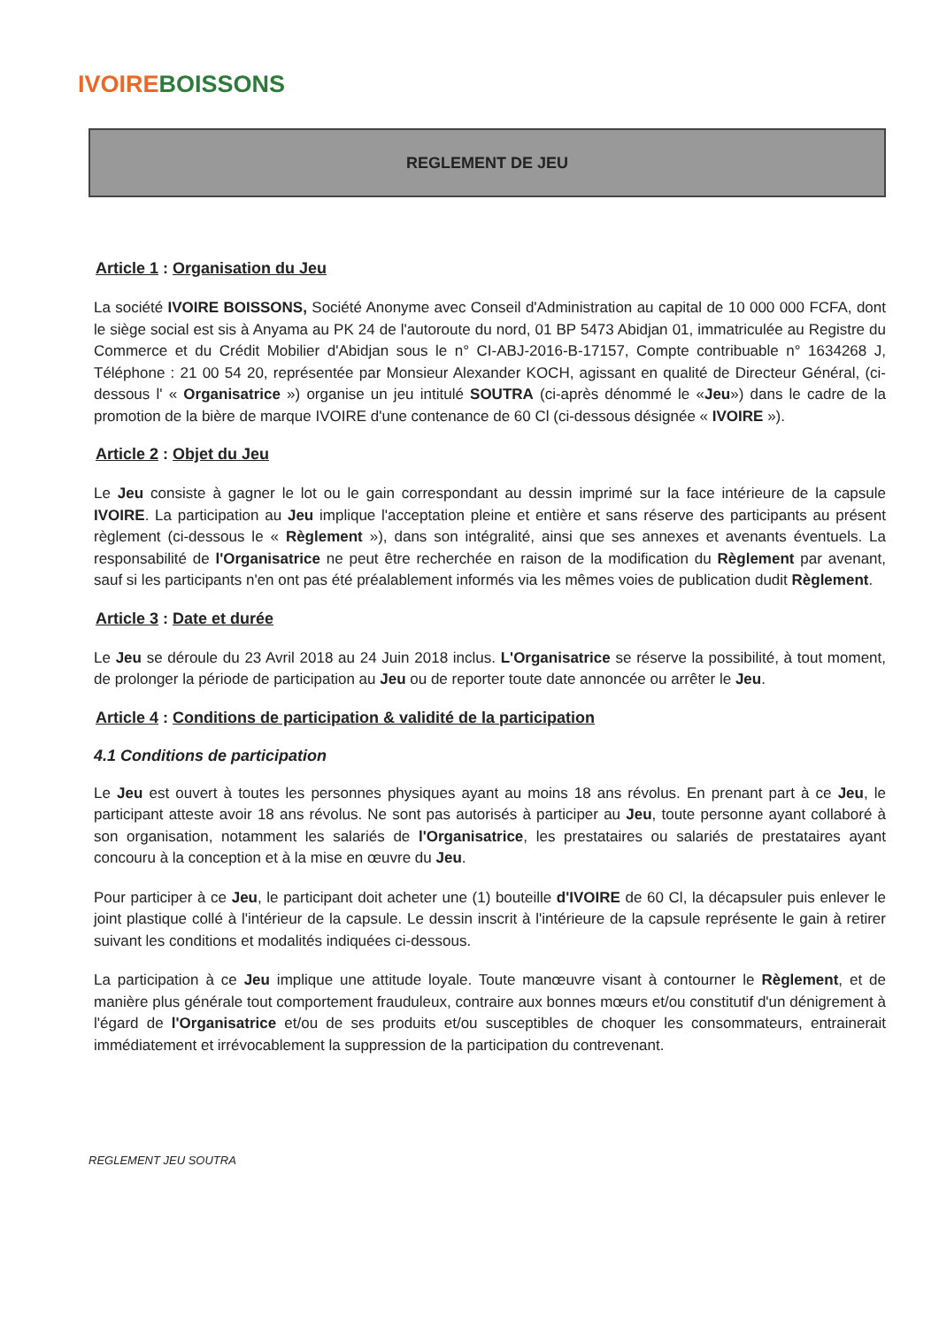IVOIRE BOISSONS
REGLEMENT DE JEU
Article 1 : Organisation du Jeu
La société IVOIRE BOISSONS, Société Anonyme avec Conseil d'Administration au capital de 10 000 000 FCFA, dont le siège social est sis à Anyama au PK 24 de l'autoroute du nord, 01 BP 5473 Abidjan 01, immatriculée au Registre du Commerce et du Crédit Mobilier d'Abidjan sous le n° CI-ABJ-2016-B-17157, Compte contribuable n° 1634268 J, Téléphone : 21 00 54 20, représentée par Monsieur Alexander KOCH, agissant en qualité de Directeur Général, (ci-dessous l' « Organisatrice ») organise un jeu intitulé SOUTRA (ci-après dénommé le «Jeu») dans le cadre de la promotion de la bière de marque IVOIRE d'une contenance de 60 Cl (ci-dessous désignée « IVOIRE »).
Article 2 : Objet du Jeu
Le Jeu consiste à gagner le lot ou le gain correspondant au dessin imprimé sur la face intérieure de la capsule IVOIRE. La participation au Jeu implique l'acceptation pleine et entière et sans réserve des participants au présent règlement (ci-dessous le « Règlement »), dans son intégralité, ainsi que ses annexes et avenants éventuels. La responsabilité de l'Organisatrice ne peut être recherchée en raison de la modification du Règlement par avenant, sauf si les participants n'en ont pas été préalablement informés via les mêmes voies de publication dudit Règlement.
Article 3 : Date et durée
Le Jeu se déroule du 23 Avril 2018 au 24 Juin 2018 inclus. L'Organisatrice se réserve la possibilité, à tout moment, de prolonger la période de participation au Jeu ou de reporter toute date annoncée ou arrêter le Jeu.
Article 4 : Conditions de participation & validité de la participation
4.1 Conditions de participation
Le Jeu est ouvert à toutes les personnes physiques ayant au moins 18 ans révolus. En prenant part à ce Jeu, le participant atteste avoir 18 ans révolus. Ne sont pas autorisés à participer au Jeu, toute personne ayant collaboré à son organisation, notamment les salariés de l'Organisatrice, les prestataires ou salariés de prestataires ayant concouru à la conception et à la mise en œuvre du Jeu.
Pour participer à ce Jeu, le participant doit acheter une (1) bouteille d'IVOIRE de 60 Cl, la décapsuler puis enlever le joint plastique collé à l'intérieur de la capsule. Le dessin inscrit à l'intérieure de la capsule représente le gain à retirer suivant les conditions et modalités indiquées ci-dessous.
La participation à ce Jeu implique une attitude loyale. Toute manœuvre visant à contourner le Règlement, et de manière plus générale tout comportement frauduleux, contraire aux bonnes mœurs et/ou constitutif d'un dénigrement à l'égard de l'Organisatrice et/ou de ses produits et/ou susceptibles de choquer les consommateurs, entrainerait immédiatement et irrévocablement la suppression de la participation du contrevenant.
REGLEMENT JEU SOUTRA